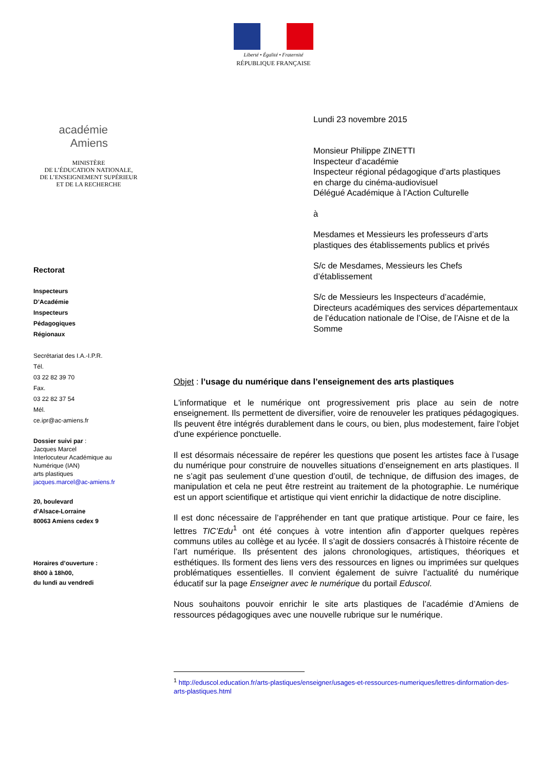Liberté • Égalité • Fraternité
RÉPUBLIQUE FRANÇAISE
académie
Amiens
MINISTÈRE
DE L’ÉDUCATION NATIONALE,
DE L’ENSEIGNEMENT SUPÉRIEUR
ET DE LA RECHERCHE
Rectorat
Inspecteurs
D’Académie
Inspecteurs
Pédagogiques
Régionaux
Secrétariat des I.A.-I.P.R.
Tél.
03 22 82 39 70
Fax.
03 22 82 37 54
Mél.
ce.ipr@ac-amiens.fr
Dossier suivi par :
Jacques Marcel
Interlocuteur Académique au
Numérique (IAN)
arts plastiques
jacques.marcel@ac-amiens.fr
20, boulevard
d’Alsace-Lorraine
80063 Amiens cedex 9
Horaires d’ouverture :
8h00 à 18h00,
du lundi au vendredi
Lundi 23 novembre 2015
Monsieur Philippe ZINETTI
Inspecteur d’académie
Inspecteur régional pédagogique d’arts plastiques
en charge du cinéma-audiovisuel
Délégué Académique à l’Action Culturelle
à
Mesdames et Messieurs les professeurs d’arts plastiques des établissements publics et privés
S/c de Mesdames, Messieurs les Chefs d’établissement
S/c de Messieurs les Inspecteurs d’académie, Directeurs académiques des services départementaux de l’éducation nationale de l’Oise, de l’Aisne et de la Somme
Objet : l’usage du numérique dans l’enseignement des arts plastiques
L'informatique et le numérique ont progressivement pris place au sein de notre enseignement. Ils permettent de diversifier, voire de renouveler les pratiques pédagogiques. Ils peuvent être intégrés durablement dans le cours, ou bien, plus modestement, faire l'objet d'une expérience ponctuelle.
Il est désormais nécessaire de repérer les questions que posent les artistes face à l’usage du numérique pour construire de nouvelles situations d’enseignement en arts plastiques. Il ne s’agit pas seulement d’une question d’outil, de technique, de diffusion des images, de manipulation et cela ne peut être restreint au traitement de la photographie. Le numérique est un apport scientifique et artistique qui vient enrichir la didactique de notre discipline.
Il est donc nécessaire de l’appréhender en tant que pratique artistique. Pour ce faire, les lettres TIC’Edu<sup>1</sup> ont été conçues à votre intention afin d’apporter quelques repères communs utiles au collège et au lycée. Il s’agit de dossiers consacrés à l’histoire récente de l’art numérique. Ils présentent des jalons chronologiques, artistiques, théoriques et esthétiques. Ils forment des liens vers des ressources en lignes ou imprimées sur quelques problématiques essentielles. Il convient également de suivre l’actualité du numérique éducatif sur la page Enseigner avec le numérique du portail Eduscol.
Nous souhaitons pouvoir enrichir le site arts plastiques de l’académie d’Amiens de ressources pédagogiques avec une nouvelle rubrique sur le numérique.
<sup>1</sup> http://eduscol.education.fr/arts-plastiques/enseigner/usages-et-ressources-numeriques/lettres-dinformation-des-arts-plastiques.html